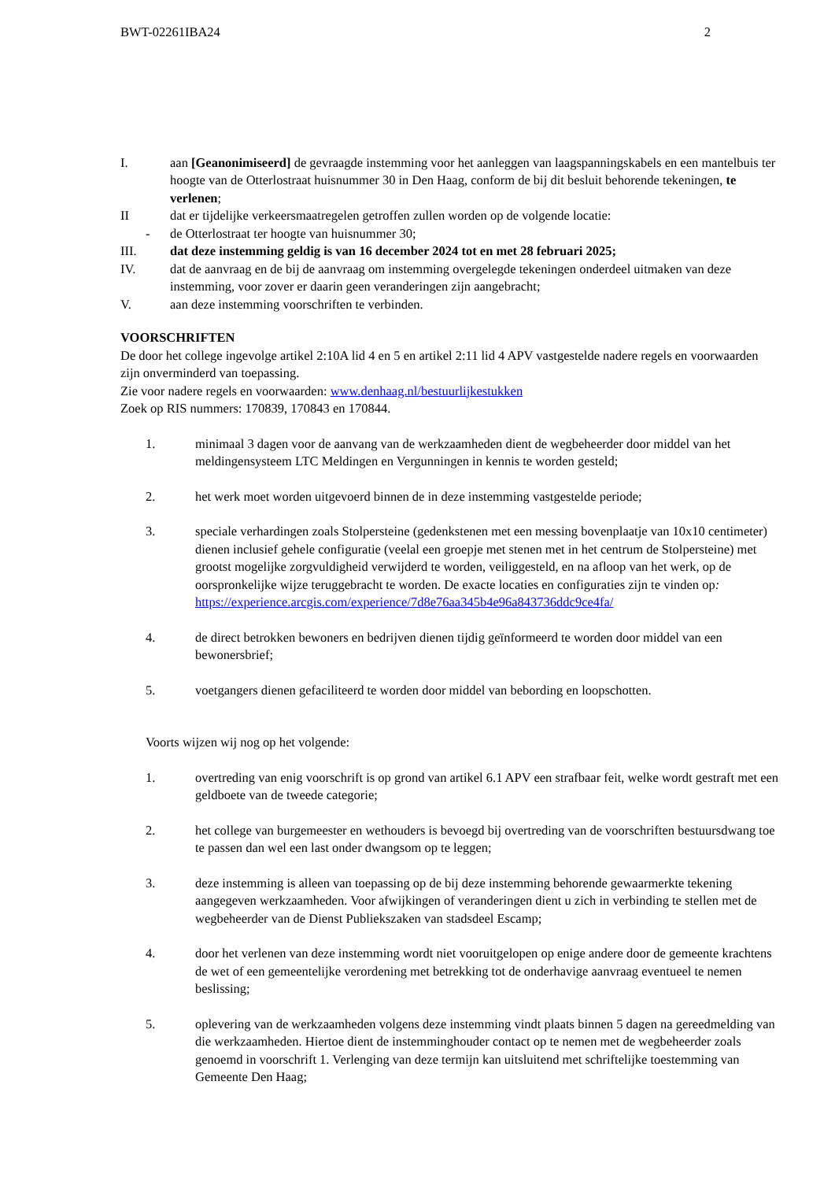BWT-02261IBA24 2
I. aan [Geanonimiseerd] de gevraagde instemming voor het aanleggen van laagspanningskabels en een mantelbuis ter hoogte van de Otterlostraat huisnummer 30 in Den Haag, conform de bij dit besluit behorende tekeningen, te verlenen;
II dat er tijdelijke verkeersmaatregelen getroffen zullen worden op de volgende locatie:
- de Otterlostraat ter hoogte van huisnummer 30;
III. dat deze instemming geldig is van 16 december 2024 tot en met 28 februari 2025;
IV. dat de aanvraag en de bij de aanvraag om instemming overgelegde tekeningen onderdeel uitmaken van deze instemming, voor zover er daarin geen veranderingen zijn aangebracht;
V. aan deze instemming voorschriften te verbinden.
VOORSCHRIFTEN
De door het college ingevolge artikel 2:10A lid 4 en 5 en artikel 2:11 lid 4 APV vastgestelde nadere regels en voorwaarden zijn onverminderd van toepassing.
Zie voor nadere regels en voorwaarden: www.denhaag.nl/bestuurlijkestukken
Zoek op RIS nummers: 170839, 170843 en 170844.
1. minimaal 3 dagen voor de aanvang van de werkzaamheden dient de wegbeheerder door middel van het meldingensysteem LTC Meldingen en Vergunningen in kennis te worden gesteld;
2. het werk moet worden uitgevoerd binnen de in deze instemming vastgestelde periode;
3. speciale verhardingen zoals Stolpersteine (gedenkstenen met een messing bovenplaatje van 10x10 centimeter) dienen inclusief gehele configuratie (veelal een groepje met stenen met in het centrum de Stolpersteine) met grootst mogelijke zorgvuldigheid verwijderd te worden, veiliggesteld, en na afloop van het werk, op de oorspronkelijke wijze teruggebracht te worden. De exacte locaties en configuraties zijn te vinden op: https://experience.arcgis.com/experience/7d8e76aa345b4e96a843736ddc9ce4fa/
4. de direct betrokken bewoners en bedrijven dienen tijdig geïnformeerd te worden door middel van een bewonersbrief;
5. voetgangers dienen gefaciliteerd te worden door middel van bebording en loopschotten.
Voorts wijzen wij nog op het volgende:
1. overtreding van enig voorschrift is op grond van artikel 6.1 APV een strafbaar feit, welke wordt gestraft met een geldboete van de tweede categorie;
2. het college van burgemeester en wethouders is bevoegd bij overtreding van de voorschriften bestuursdwang toe te passen dan wel een last onder dwangsom op te leggen;
3. deze instemming is alleen van toepassing op de bij deze instemming behorende gewaarmerkte tekening aangegeven werkzaamheden. Voor afwijkingen of veranderingen dient u zich in verbinding te stellen met de wegbeheerder van de Dienst Publiekszaken van stadsdeel Escamp;
4. door het verlenen van deze instemming wordt niet vooruitgelopen op enige andere door de gemeente krachtens de wet of een gemeentelijke verordening met betrekking tot de onderhavige aanvraag eventueel te nemen beslissing;
5. oplevering van de werkzaamheden volgens deze instemming vindt plaats binnen 5 dagen na gereedmelding van die werkzaamheden. Hiertoe dient de instemminghouder contact op te nemen met de wegbeheerder zoals genoemd in voorschrift 1. Verlenging van deze termijn kan uitsluitend met schriftelijke toestemming van Gemeente Den Haag;